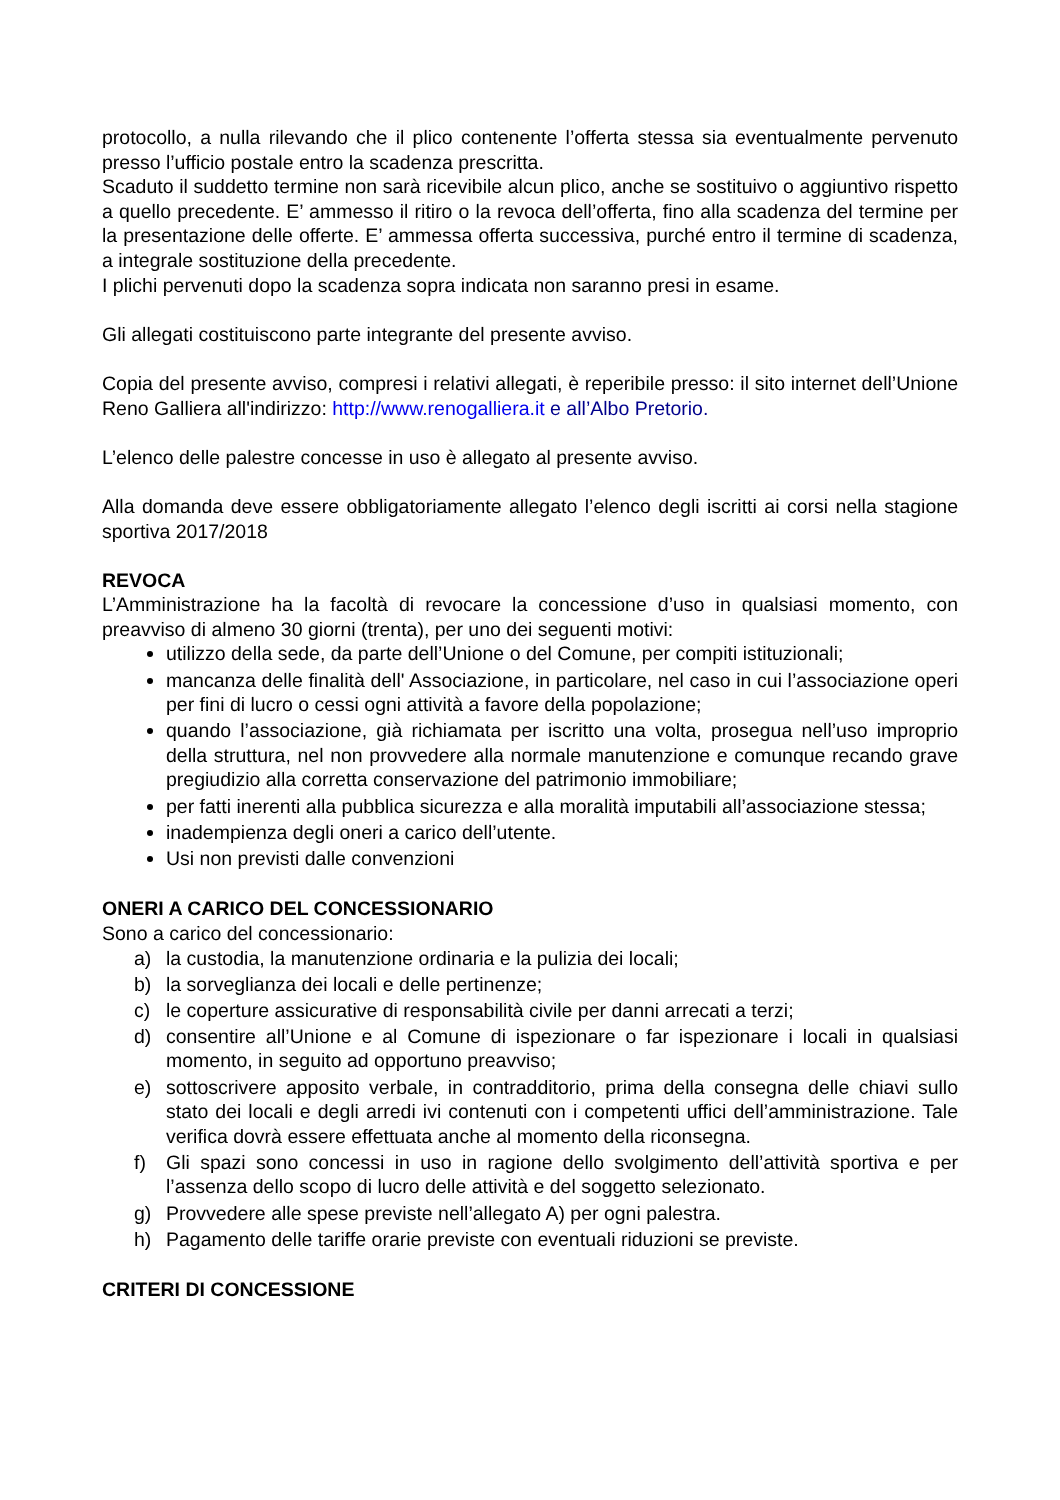protocollo, a nulla rilevando che il plico contenente l’offerta stessa sia eventualmente pervenuto presso l’ufficio postale entro la scadenza prescritta.
Scaduto il suddetto termine non sarà ricevibile alcun plico, anche se sostituivo o aggiuntivo rispetto a quello precedente. E’ ammesso il ritiro o la revoca dell’offerta, fino alla scadenza del termine per la presentazione delle offerte. E’ ammessa offerta successiva, purché entro il termine di scadenza, a integrale sostituzione della precedente.
I plichi pervenuti dopo la scadenza sopra indicata non saranno presi in esame.
Gli allegati costituiscono parte integrante del presente avviso.
Copia del presente avviso, compresi i relativi allegati, è reperibile presso: il sito internet dell’Unione Reno Galliera all'indirizzo: http://www.renogalliera.it e all’Albo Pretorio.
L’elenco delle palestre concesse in uso è allegato al presente avviso.
Alla domanda deve essere obbligatoriamente allegato l’elenco degli iscritti ai corsi nella stagione sportiva 2017/2018
REVOCA
L’Amministrazione ha la facoltà di revocare la concessione d’uso in qualsiasi momento, con preavviso di almeno 30 giorni (trenta), per uno dei seguenti motivi:
utilizzo della sede, da parte dell’Unione o del Comune, per compiti istituzionali;
mancanza delle finalità dell' Associazione, in particolare, nel caso in cui l’associazione operi per fini di lucro o cessi ogni attività a favore della popolazione;
quando l’associazione, già richiamata per iscritto una volta, prosegua nell’uso improprio della struttura, nel non provvedere alla normale manutenzione e comunque recando grave pregiudizio alla corretta conservazione del patrimonio immobiliare;
per fatti inerenti alla pubblica sicurezza e alla moralità imputabili all’associazione stessa;
inadempienza degli oneri a carico dell’utente.
Usi non previsti dalle convenzioni
ONERI A CARICO DEL CONCESSIONARIO
Sono a carico del concessionario:
a) la custodia, la manutenzione ordinaria e la pulizia dei locali;
b) la sorveglianza dei locali e delle pertinenze;
c) le coperture assicurative di responsabilità civile per danni arrecati a terzi;
d) consentire all’Unione e al Comune di ispezionare o far ispezionare i locali in qualsiasi momento, in seguito ad opportuno preavviso;
e) sottoscrivere apposito verbale, in contradditorio, prima della consegna delle chiavi sullo stato dei locali e degli arredi ivi contenuti con i competenti uffici dell’amministrazione. Tale verifica dovrà essere effettuata anche al momento della riconsegna.
f) Gli spazi sono concessi in uso in ragione dello svolgimento dell’attività sportiva e per l’assenza dello scopo di lucro delle attività e del soggetto selezionato.
g) Provvedere alle spese previste nell’allegato A) per ogni palestra.
h) Pagamento delle tariffe orarie previste con eventuali riduzioni se previste.
CRITERI DI CONCESSIONE